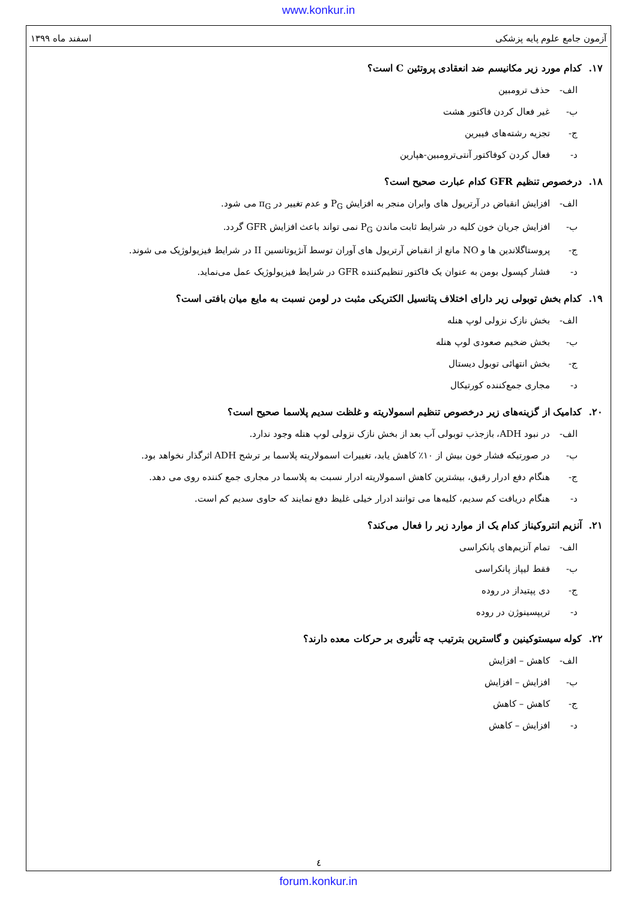www.konkur.in
آزمون جامع علوم پایه پزشکی اسفند ماه ۱۳۹۹
۱۷. کدام مورد زیر مکانیسم ضد انعقادی پروتئین C است؟
الف- حذف ترومبین
ب- غیر فعال کردن فاکتور هشت
ج- تجزیه رشته‌های فیبرین
د- فعال کردن کوفاکتور آنتی‌ترومبین-هپارین
۱۸. درخصوص تنظیم GFR کدام عبارت صحیح است؟
الف- افزایش انقباض در آرتریول های وابران منجر به افزایش P<sub>G</sub> و عدم تغییر در π<sub>G</sub> می شود.
ب- افزایش جریان خون کلیه در شرایط ثابت ماندن P<sub>G</sub> نمی تواند باعث افزایش GFR گردد.
ج- پروستاگلاندین ها و NO مانع از انقباض آرتریول های آوران توسط آنژیوتانسین II در شرایط فیزیولوژیک می شوند.
د- فشار کپسول بومن به عنوان یک فاکتور تنظیم‌کننده GFR در شرایط فیزیولوژیک عمل می‌نماید.
۱۹. کدام بخش توبولی زیر دارای اختلاف پتانسیل الکتریکی مثبت در لومن نسبت به مایع میان بافتی است؟
الف- بخش نازک نزولی لوپ هنله
ب- بخش ضخیم صعودی لوپ هنله
ج- بخش انتهائی توبول دیستال
د- مجاری جمع‌کننده کورتیکال
۲۰. کدامیک از گزینه‌های زیر درخصوص تنظیم اسمولاریته و غلظت سدیم پلاسما صحیح است؟
الف- در نبود ADH، بازجذب توبولی آب بعد از بخش نازک نزولی لوپ هنله وجود ندارد.
ب- در صورتیکه فشار خون بیش از ۱۰٪ کاهش یابد، تغییرات اسمولاریته پلاسما بر ترشح ADH اثرگذار نخواهد بود.
ج- هنگام دفع ادرار رقیق، بیشترین کاهش اسمولاریته ادرار نسبت به پلاسما در مجاری جمع کننده روی می دهد.
د- هنگام دریافت کم سدیم، کلیه‌ها می توانند ادرار خیلی غلیظ دفع نمایند که حاوی سدیم کم است.
۲۱. آنزیم انتروکیناز کدام یک از موارد زیر را فعال می‌کند؟
الف- تمام آنزیم‌های پانکراسی
ب- فقط لیپاز پانکراسی
ج- دی پپتیداز در روده
د- تریپسینوژن در روده
۲۲. کوله سیستوکینین و گاسترین بترتیب چه تأثیری بر حرکات معده دارند؟
الف- کاهش – افزایش
ب- افزایش – افزایش
ج- کاهش – کاهش
د- افزایش – کاهش
٤
forum.konkur.in